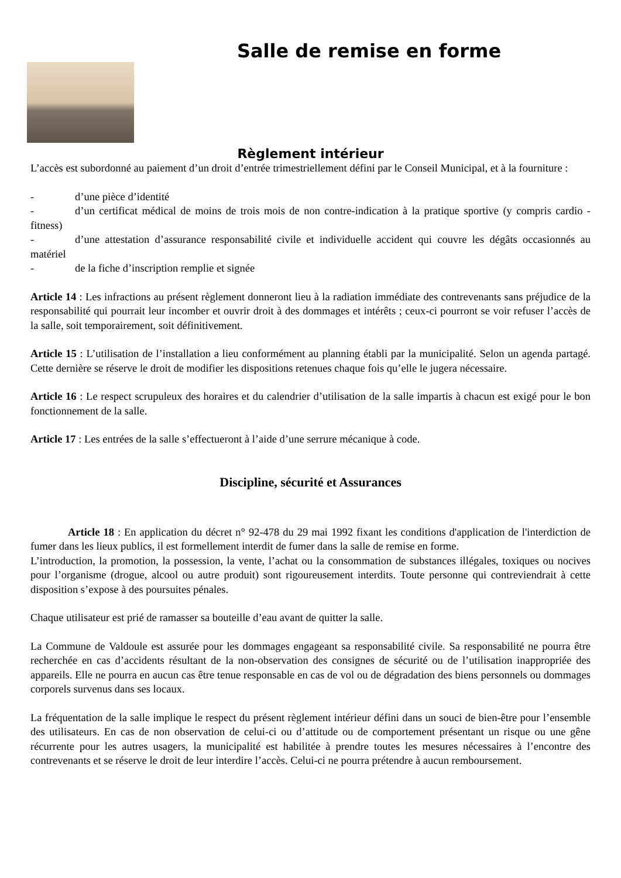Salle de remise en forme
Règlement intérieur
L’accès est subordonné au paiement d’un droit d’entrée trimestriellement défini par le Conseil Municipal, et à la fourniture :
- d’une pièce d’identité
- d’un certificat médical de moins de trois mois de non contre-indication à la pratique sportive (y compris cardio - fitness)
- d’une attestation d’assurance responsabilité civile et individuelle accident qui couvre les dégâts occasionnés au matériel
- de la fiche d’inscription remplie et signée
Article 14 : Les infractions au présent règlement donneront lieu à la radiation immédiate des contrevenants sans préjudice de la responsabilité qui pourrait leur incomber et ouvrir droit à des dommages et intérêts ; ceux-ci pourront se voir refuser l’accès de la salle, soit temporairement, soit définitivement.
Article 15 : L’utilisation de l’installation a lieu conformément au planning établi par la municipalité. Selon un agenda partagé. Cette dernière se réserve le droit de modifier les dispositions retenues chaque fois qu’elle le jugera nécessaire.
Article 16 : Le respect scrupuleux des horaires et du calendrier d’utilisation de la salle impartis à chacun est exigé pour le bon fonctionnement de la salle.
Article 17 : Les entrées de la salle s’effectueront à l’aide d’une serrure mécanique à code.
Discipline, sécurité et Assurances
Article 18 : En application du décret n° 92-478 du 29 mai 1992 fixant les conditions d'application de l'interdiction de fumer dans les lieux publics, il est formellement interdit de fumer dans la salle de remise en forme.
L’introduction, la promotion, la possession, la vente, l’achat ou la consommation de substances illégales, toxiques ou nocives pour l’organisme (drogue, alcool ou autre produit) sont rigoureusement interdits. Toute personne qui contreviendrait à cette disposition s’expose à des poursuites pénales.
Chaque utilisateur est prié de ramasser sa bouteille d’eau avant de quitter la salle.
La Commune de Valdoule est assurée pour les dommages engageant sa responsabilité civile. Sa responsabilité ne pourra être recherchée en cas d’accidents résultant de la non-observation des consignes de sécurité ou de l’utilisation inappropriée des appareils. Elle ne pourra en aucun cas être tenue responsable en cas de vol ou de dégradation des biens personnels ou dommages corporels survenus dans ses locaux.
La fréquentation de la salle implique le respect du présent règlement intérieur défini dans un souci de bien-être pour l’ensemble des utilisateurs. En cas de non observation de celui-ci ou d’attitude ou de comportement présentant un risque ou une gêne récurrente pour les autres usagers, la municipalité est habilitée à prendre toutes les mesures nécessaires à l’encontre des contrevenants et se réserve le droit de leur interdire l’accès. Celui-ci ne pourra prétendre à aucun remboursement.